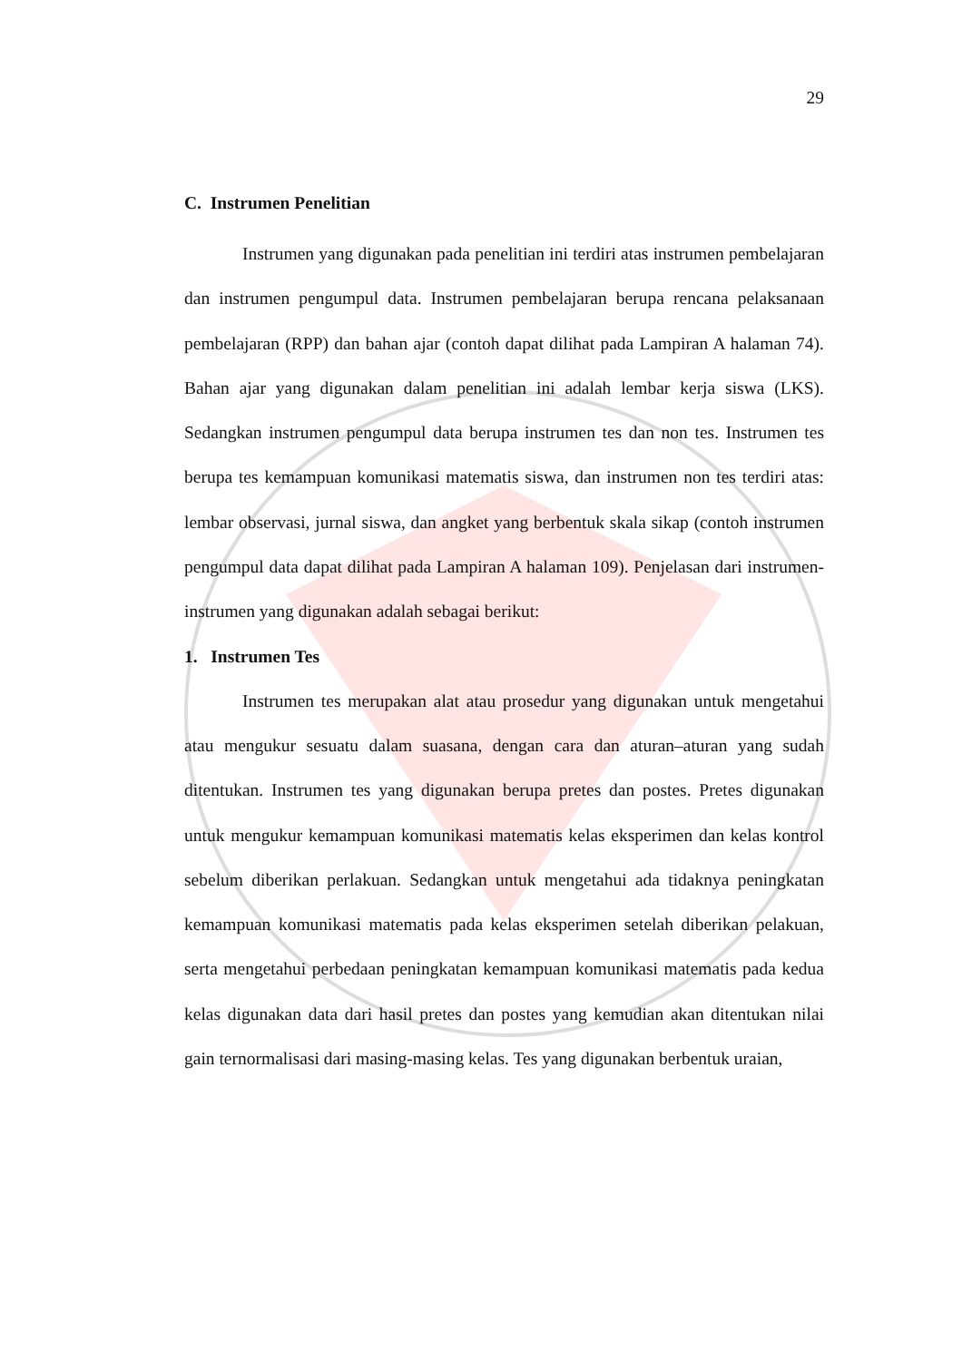29
C. Instrumen Penelitian
Instrumen yang digunakan pada penelitian ini terdiri atas instrumen pembelajaran dan instrumen pengumpul data. Instrumen pembelajaran berupa rencana pelaksanaan pembelajaran (RPP) dan bahan ajar (contoh dapat dilihat pada Lampiran A halaman 74). Bahan ajar yang digunakan dalam penelitian ini adalah lembar kerja siswa (LKS). Sedangkan instrumen pengumpul data berupa instrumen tes dan non tes. Instrumen tes berupa tes kemampuan komunikasi matematis siswa, dan instrumen non tes terdiri atas: lembar observasi, jurnal siswa, dan angket yang berbentuk skala sikap (contoh instrumen pengumpul data dapat dilihat pada Lampiran A halaman 109). Penjelasan dari instrumen-instrumen yang digunakan adalah sebagai berikut:
1. Instrumen Tes
Instrumen tes merupakan alat atau prosedur yang digunakan untuk mengetahui atau mengukur sesuatu dalam suasana, dengan cara dan aturan–aturan yang sudah ditentukan. Instrumen tes yang digunakan berupa pretes dan postes. Pretes digunakan untuk mengukur kemampuan komunikasi matematis kelas eksperimen dan kelas kontrol sebelum diberikan perlakuan. Sedangkan untuk mengetahui ada tidaknya peningkatan kemampuan komunikasi matematis pada kelas eksperimen setelah diberikan pelakuan, serta mengetahui perbedaan peningkatan kemampuan komunikasi matematis pada kedua kelas digunakan data dari hasil pretes dan postes yang kemudian akan ditentukan nilai gain ternormalisasi dari masing-masing kelas. Tes yang digunakan berbentuk uraian,